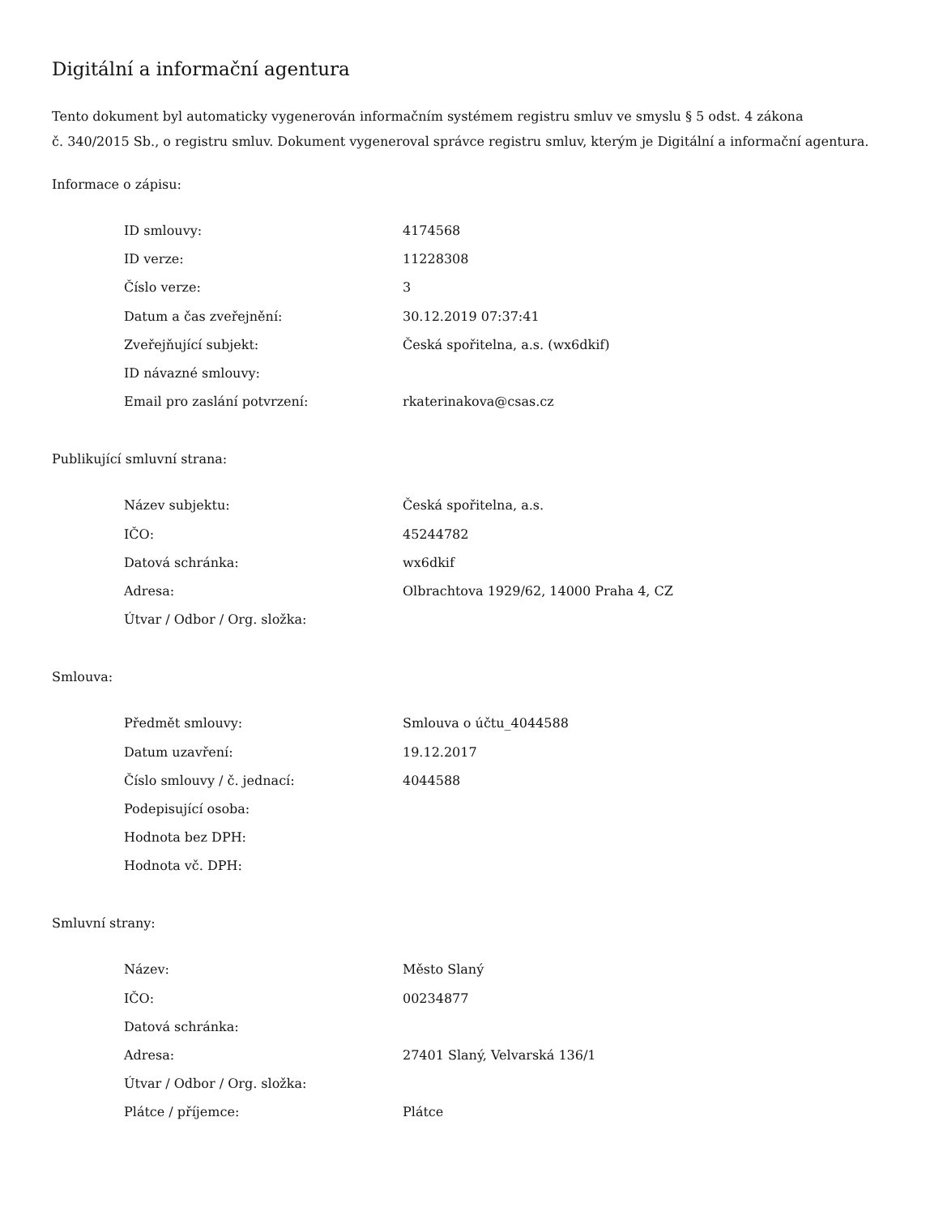Digitální a informační agentura
Tento dokument byl automaticky vygenerován informačním systémem registru smluv ve smyslu § 5 odst. 4 zákona
č. 340/2015 Sb., o registru smluv. Dokument vygeneroval správce registru smluv, kterým je Digitální a informační agentura.
Informace o zápisu:
| ID smlouvy: | 4174568 |
| ID verze: | 11228308 |
| Číslo verze: | 3 |
| Datum a čas zveřejnění: | 30.12.2019 07:37:41 |
| Zveřejňující subjekt: | Česká spořitelna, a.s. (wx6dkif) |
| ID návazné smlouvy: | |
| Email pro zaslání potvrzení: | rkaterinakova@csas.cz |
Publikující smluvní strana:
| Název subjektu: | Česká spořitelna, a.s. |
| IČO: | 45244782 |
| Datová schránka: | wx6dkif |
| Adresa: | Olbrachtova 1929/62, 14000 Praha 4, CZ |
| Útvar / Odbor / Org. složka: | |
Smlouva:
| Předmět smlouvy: | Smlouva o účtu_4044588 |
| Datum uzavření: | 19.12.2017 |
| Číslo smlouvy / č. jednací: | 4044588 |
| Podepisující osoba: | |
| Hodnota bez DPH: | |
| Hodnota vč. DPH: | |
Smluvní strany:
| Název: | Město Slaný |
| IČO: | 00234877 |
| Datová schránka: | |
| Adresa: | 27401 Slaný, Velvarská 136/1 |
| Útvar / Odbor / Org. složka: | |
| Plátce / příjemce: | Plátce |